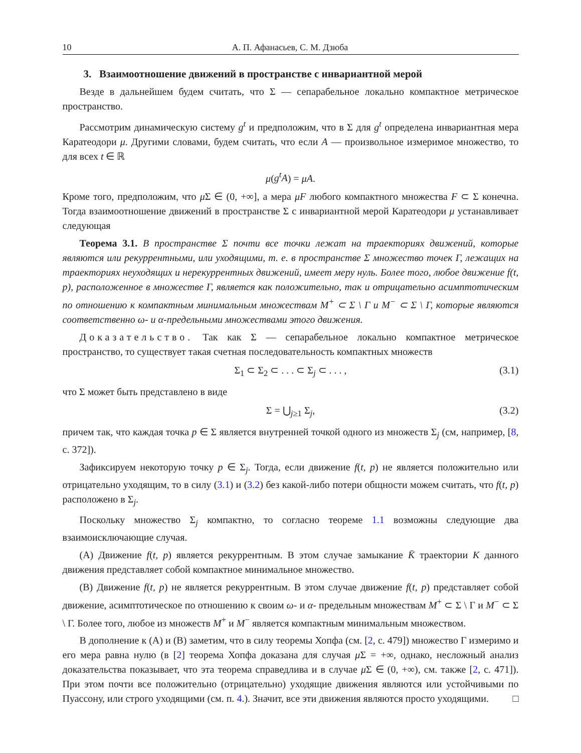10 А. П. Афанасьев, С. М. Дзюба
3. Взаимоотношение движений в пространстве с инвариантной мерой
Везде в дальнейшем будем считать, что Σ — сепарабельное локально компактное метрическое пространство.
Рассмотрим динамическую систему g<sup>t</sup> и предположим, что в Σ для g<sup>t</sup> определена инвариантная мера Каратеодори μ. Другими словами, будем считать, что если A — произвольное измеримое множество, то для всех t ∈ ℝ
μ(g<sup>t</sup>A) = μA.
Кроме того, предположим, что μ Σ ∈ (0, +∞], а мера μF любого компактного множества F ⊂ Σ конечна. Тогда взаимоотношение движений в пространстве Σ с инвариантной мерой Каратеодори μ устанавливает следующая
Теорема 3.1. В пространстве Σ почти все точки лежат на траекториях движений, которые являются или рекуррентными, или уходящими, т. е. в пространстве Σ множество точек Γ, лежащих на траекториях неуходящих и нерекуррентных движений, имеет меру нуль. Более того, любое движение f(t, p), расположенное в множестве Γ, является как положительно, так и отрицательно асимптотическим по отношению к компактным минимальным множествам M<sup>+</sup> ⊂ Σ \ Γ и M<sup>−</sup> ⊂ Σ \ Γ, которые являются соответственно ω- и α-предельными множествами этого движения.
Доказательство. Так как Σ — сепарабельное локально компактное метрическое пространство, то существует такая счетная последовательность компактных множеств
Σ<sub>1</sub> ⊂ Σ<sub>2</sub> ⊂ . . . ⊂ Σ<sub>j</sub> ⊂ . . . , (3.1)
что Σ может быть представлено в виде
Σ = ⋃<sub>j≥1</sub> Σ<sub>j</sub>, (3.2)
причем так, что каждая точка p ∈ Σ является внутренней точкой одного из множеств Σ<sub>j</sub> (см, например, [8, с. 372]).
Зафиксируем некоторую точку p ∈ Σ<sub>j</sub>. Тогда, если движение f(t, p) не является положительно или отрицательно уходящим, то в силу (3.1) и (3.2) без какой-либо потери общности можем считать, что f(t, p) расположено в Σ<sub>j</sub>.
Поскольку множество Σ<sub>j</sub> компактно, то согласно теореме 1.1 возможны следующие два взаимоисключающие случая.
(A) Движение f(t, p) является рекуррентным. В этом случае замыкание K̄ траектории K данного движения представляет собой компактное минимальное множество.
(B) Движение f(t, p) не является рекуррентным. В этом случае движение f(t, p) представляет собой движение, асимптотическое по отношению к своим ω- и α- предельным множествам M<sup>+</sup> ⊂ Σ \ Γ и M<sup>−</sup> ⊂ Σ \ Γ. Более того, любое из множеств M<sup>+</sup> и M<sup>−</sup> является компактным минимальным множеством.
В дополнение к (A) и (B) заметим, что в силу теоремы Хопфа (см. [2, с. 479]) множество Γ измеримо и его мера равна нулю (в [2] теорема Хопфа доказана для случая μ Σ = +∞, однако, несложный анализ доказательства показывает, что эта теорема справедлива и в случае μ Σ ∈ (0, +∞), см. также [2, с. 471]). При этом почти все положительно (отрицательно) уходящие движения являются или устойчивыми по Пуассону, или строго уходящими (см. п. 4.). Значит, все эти движения являются просто уходящими. □